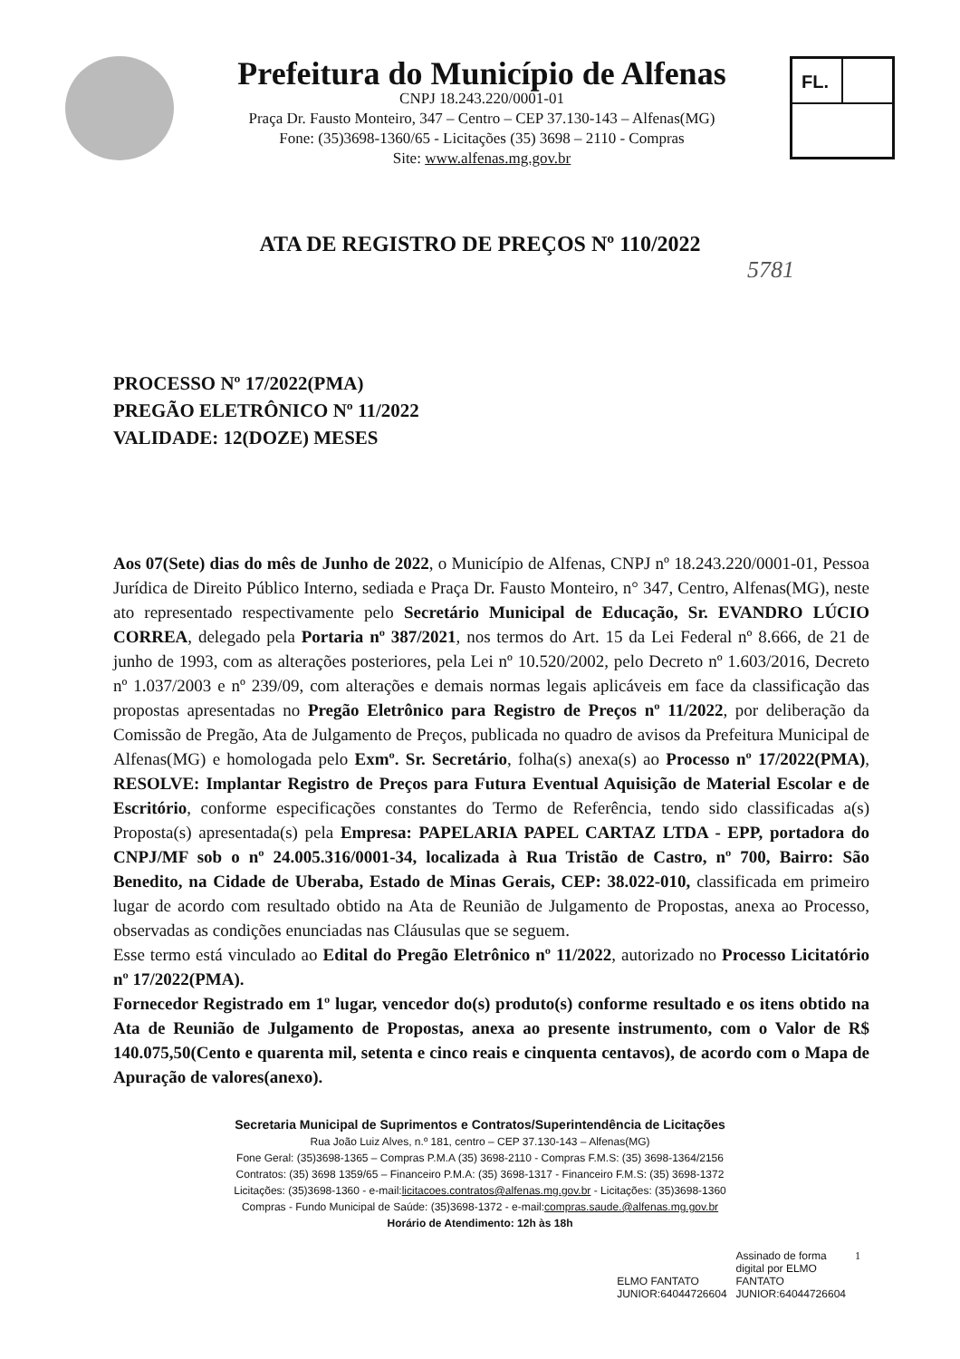Prefeitura do Município de Alfenas
CNPJ 18.243.220/0001-01
Praça Dr. Fausto Monteiro, 347 – Centro – CEP 37.130-143 – Alfenas(MG)
Fone: (35)3698-1360/65 - Licitações (35) 3698 – 2110 - Compras
Site: www.alfenas.mg.gov.br
FL.
ATA DE REGISTRO DE PREÇOS Nº 110/2022
5781
PROCESSO Nº 17/2022(PMA)
PREGÃO ELETRÔNICO Nº 11/2022
VALIDADE: 12(DOZE) MESES
Aos 07(Sete) dias do mês de Junho de 2022, o Município de Alfenas, CNPJ nº 18.243.220/0001-01, Pessoa Jurídica de Direito Público Interno, sediada e Praça Dr. Fausto Monteiro, n° 347, Centro, Alfenas(MG), neste ato representado respectivamente pelo Secretário Municipal de Educação, Sr. EVANDRO LÚCIO CORREA, delegado pela Portaria nº 387/2021, nos termos do Art. 15 da Lei Federal nº 8.666, de 21 de junho de 1993, com as alterações posteriores, pela Lei nº 10.520/2002, pelo Decreto nº 1.603/2016, Decreto nº 1.037/2003 e nº 239/09, com alterações e demais normas legais aplicáveis em face da classificação das propostas apresentadas no Pregão Eletrônico para Registro de Preços nº 11/2022, por deliberação da Comissão de Pregão, Ata de Julgamento de Preços, publicada no quadro de avisos da Prefeitura Municipal de Alfenas(MG) e homologada pelo Exmº. Sr. Secretário, folha(s) anexa(s) ao Processo nº 17/2022(PMA), RESOLVE: Implantar Registro de Preços para Futura Eventual Aquisição de Material Escolar e de Escritório, conforme especificações constantes do Termo de Referência, tendo sido classificadas a(s) Proposta(s) apresentada(s) pela Empresa: PAPELARIA PAPEL CARTAZ LTDA - EPP, portadora do CNPJ/MF sob o nº 24.005.316/0001-34, localizada à Rua Tristão de Castro, nº 700, Bairro: São Benedito, na Cidade de Uberaba, Estado de Minas Gerais, CEP: 38.022-010, classificada em primeiro lugar de acordo com resultado obtido na Ata de Reunião de Julgamento de Propostas, anexa ao Processo, observadas as condições enunciadas nas Cláusulas que se seguem.
Esse termo está vinculado ao Edital do Pregão Eletrônico nº 11/2022, autorizado no Processo Licitatório nº 17/2022(PMA).
Fornecedor Registrado em 1º lugar, vencedor do(s) produto(s) conforme resultado e os itens obtido na Ata de Reunião de Julgamento de Propostas, anexa ao presente instrumento, com o Valor de R$ 140.075,50(Cento e quarenta mil, setenta e cinco reais e cinquenta centavos), de acordo com o Mapa de Apuração de valores(anexo).
Secretaria Municipal de Suprimentos e Contratos/Superintendência de Licitações
Rua João Luiz Alves, n.º 181, centro – CEP 37.130-143 – Alfenas(MG)
Fone Geral: (35)3698-1365 – Compras P.M.A (35) 3698-2110 - Compras F.M.S: (35) 3698-1364/2156
Contratos: (35) 3698 1359/65 – Financeiro P.M.A: (35) 3698-1317 - Financeiro F.M.S: (35) 3698-1372
Licitações: (35)3698-1360 - e-mail:licitacoes.contratos@alfenas.mg.gov.br - Licitações: (35)3698-1360
Compras - Fundo Municipal de Saúde: (35)3698-1372 - e-mail:compras.saude.@alfenas.mg.gov.br
Horário de Atendimento: 12h às 18h
ELMO FANTATO
JUNIOR:64044726604
Assinado de forma
digital por ELMO
FANTATO
JUNIOR:64044726604
1